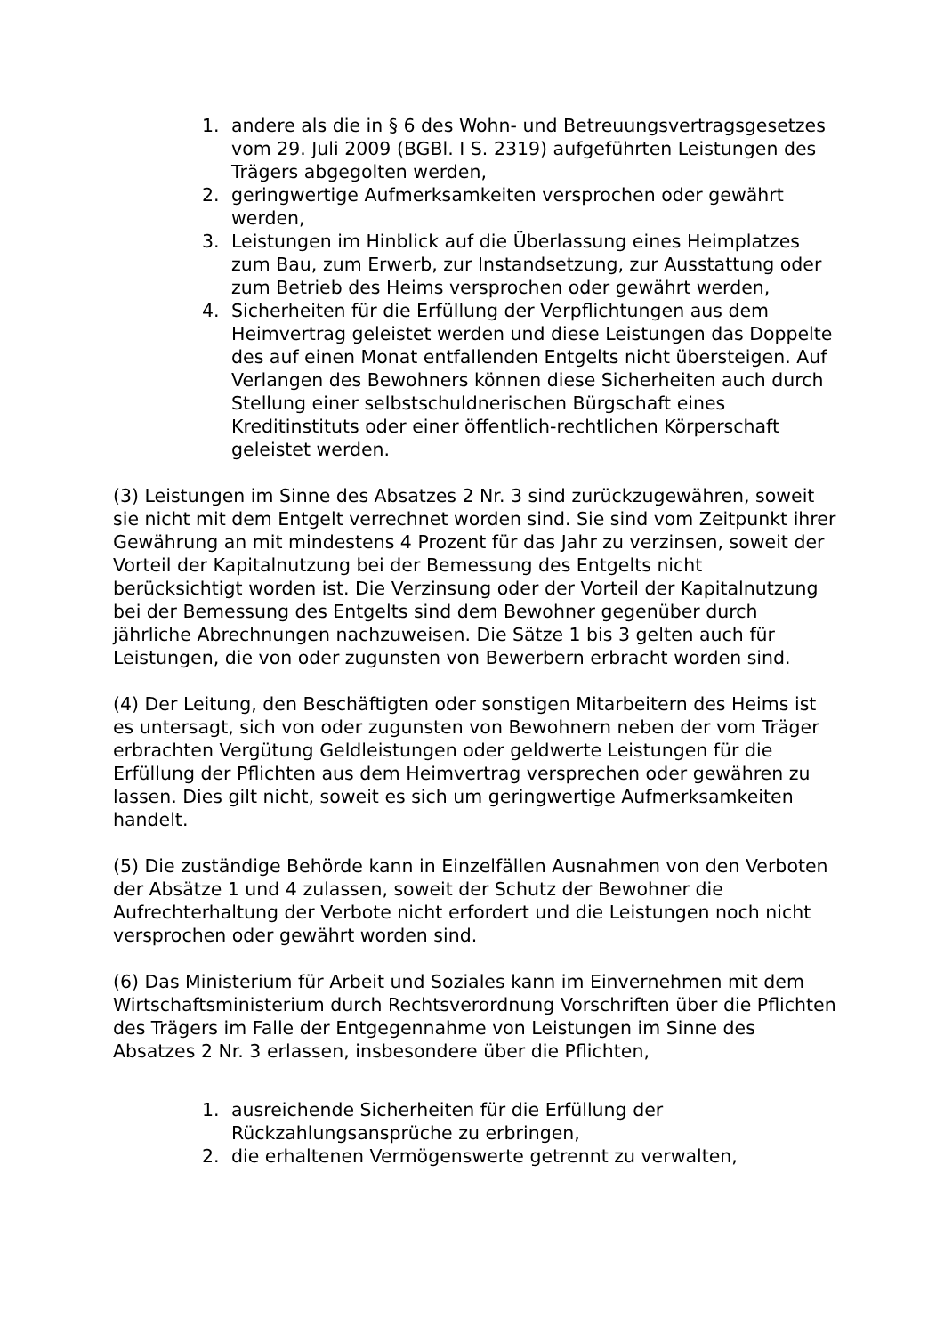1. andere als die in § 6 des Wohn- und Betreuungsvertragsgesetzes vom 29. Juli 2009 (BGBl. I S. 2319) aufgeführten Leistungen des Trägers abgegolten werden,
2. geringwertige Aufmerksamkeiten versprochen oder gewährt werden,
3. Leistungen im Hinblick auf die Überlassung eines Heimplatzes zum Bau, zum Erwerb, zur Instandsetzung, zur Ausstattung oder zum Betrieb des Heims versprochen oder gewährt werden,
4. Sicherheiten für die Erfüllung der Verpflichtungen aus dem Heimvertrag geleistet werden und diese Leistungen das Doppelte des auf einen Monat entfallenden Entgelts nicht übersteigen. Auf Verlangen des Bewohners können diese Sicherheiten auch durch Stellung einer selbstschuldnerischen Bürgschaft eines Kreditinstituts oder einer öffentlich-rechtlichen Körperschaft geleistet werden.
(3) Leistungen im Sinne des Absatzes 2 Nr. 3 sind zurückzugewähren, soweit sie nicht mit dem Entgelt verrechnet worden sind. Sie sind vom Zeitpunkt ihrer Gewährung an mit mindestens 4 Prozent für das Jahr zu verzinsen, soweit der Vorteil der Kapitalnutzung bei der Bemessung des Entgelts nicht berücksichtigt worden ist. Die Verzinsung oder der Vorteil der Kapitalnutzung bei der Bemessung des Entgelts sind dem Bewohner gegenüber durch jährliche Abrechnungen nachzuweisen. Die Sätze 1 bis 3 gelten auch für Leistungen, die von oder zugunsten von Bewerbern erbracht worden sind.
(4) Der Leitung, den Beschäftigten oder sonstigen Mitarbeitern des Heims ist es untersagt, sich von oder zugunsten von Bewohnern neben der vom Träger erbrachten Vergütung Geldleistungen oder geldwerte Leistungen für die Erfüllung der Pflichten aus dem Heimvertrag versprechen oder gewähren zu lassen. Dies gilt nicht, soweit es sich um geringwertige Aufmerksamkeiten handelt.
(5) Die zuständige Behörde kann in Einzelfällen Ausnahmen von den Verboten der Absätze 1 und 4 zulassen, soweit der Schutz der Bewohner die Aufrechterhaltung der Verbote nicht erfordert und die Leistungen noch nicht versprochen oder gewährt worden sind.
(6) Das Ministerium für Arbeit und Soziales kann im Einvernehmen mit dem Wirtschaftsministerium durch Rechtsverordnung Vorschriften über die Pflichten des Trägers im Falle der Entgegennahme von Leistungen im Sinne des Absatzes 2 Nr. 3 erlassen, insbesondere über die Pflichten,
1. ausreichende Sicherheiten für die Erfüllung der Rückzahlungsansprüche zu erbringen,
2. die erhaltenen Vermögenswerte getrennt zu verwalten,